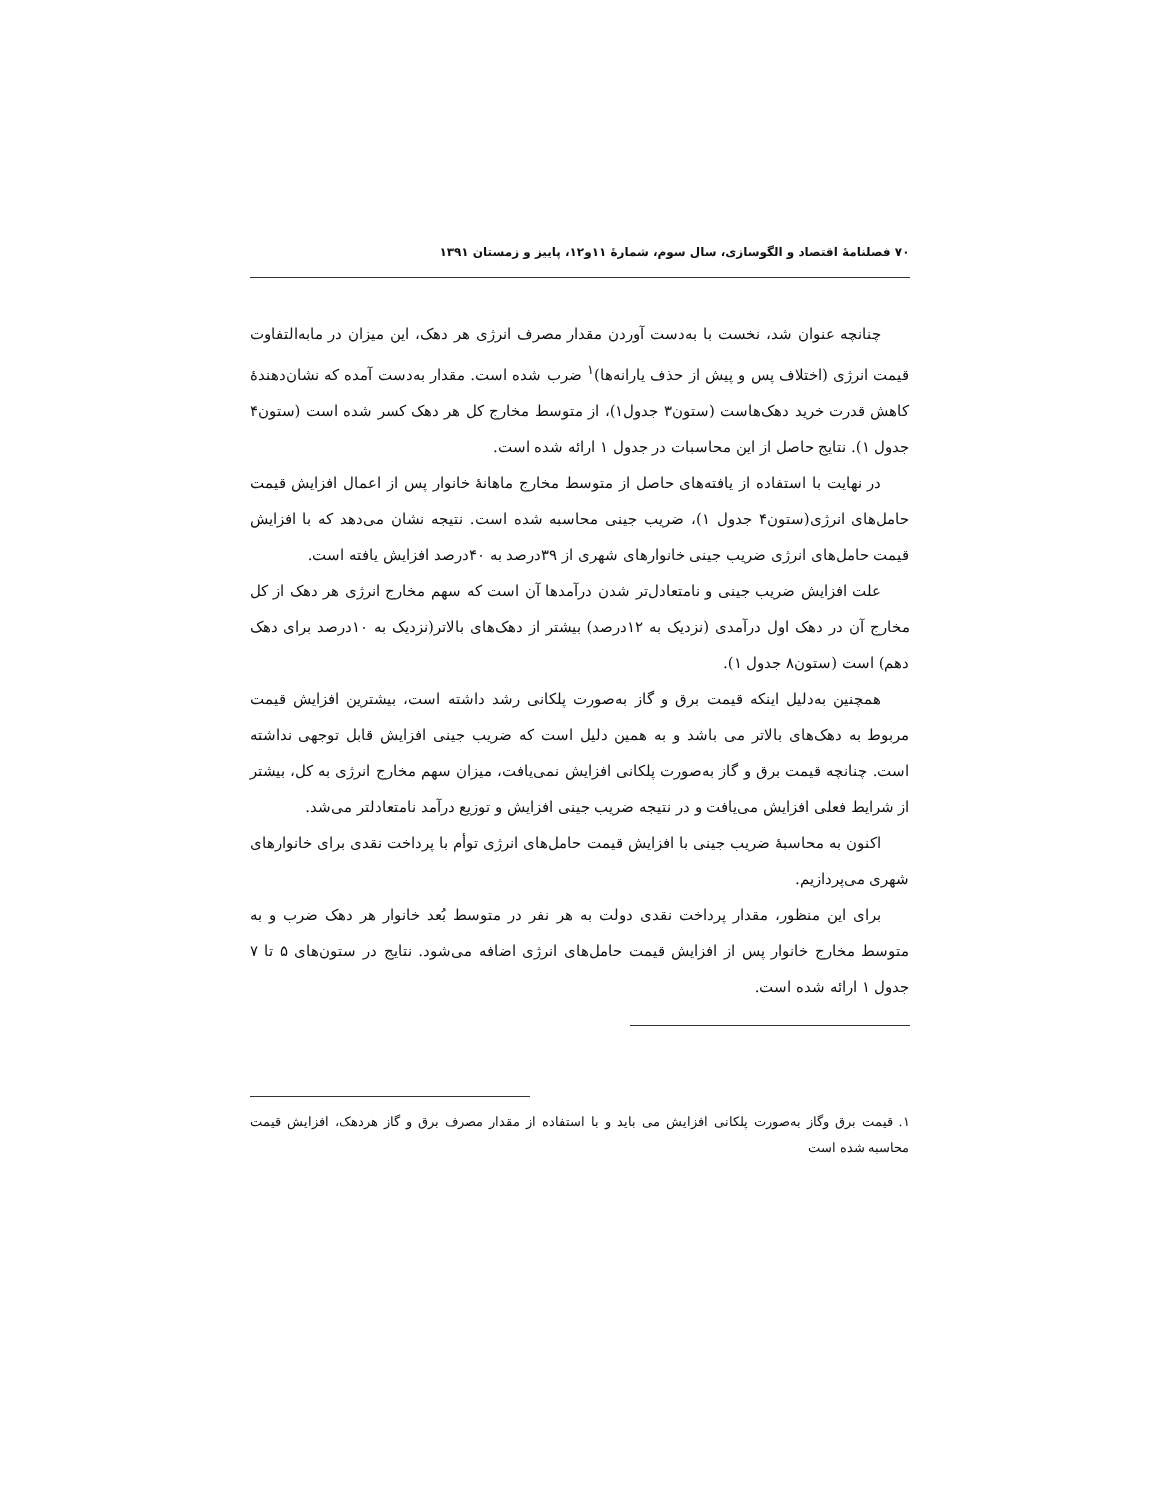۷۰ فصلنامهٔ اقتصاد و الگوسازی، سال سوم، شمارهٔ ۱۱و۱۲، پاییز و زمستان ۱۳۹۱
چنانچه عنوان شد، نخست با به‌دست آوردن مقدار مصرف انرژی هر دهک، این میزان در مابه‌التفاوت قیمت انرژی (اختلاف پس و پیش از حذف یارانه‌ها)<sup>۱</sup> ضرب شده است. مقدار به‌دست آمده که نشان‌دهندهٔ کاهش قدرت خرید دهک‌هاست (ستون۳ جدول۱)، از متوسط مخارج کل هر دهک کسر شده است (ستون۴ جدول ۱). نتایج حاصل از این محاسبات در جدول ۱ ارائه شده است.
در نهایت با استفاده از یافته‌های حاصل از متوسط مخارج ماهانهٔ خانوار پس از اعمال افزایش قیمت حامل‌های انرژی(ستون۴ جدول ۱)، ضریب جینی محاسبه شده است. نتیجه نشان می‌دهد که با افزایش قیمت حامل‌های انرژی ضریب جینی خانوارهای شهری از ۳۹درصد به ۴۰درصد افزایش یافته است.
علت افزایش ضریب جینی و نامتعادل‌تر شدن درآمدها آن است که سهم مخارج انرژی هر دهک از کل مخارج آن در دهک اول درآمدی (نزدیک به ۱۲درصد) بیشتر از دهک‌های بالاتر(نزدیک به ۱۰درصد برای دهک دهم) است (ستون۸ جدول ۱).
همچنین به‌دلیل اینکه قیمت برق و گاز به‌صورت پلکانی رشد داشته است، بیشترین افزایش قیمت مربوط به دهک‌های بالاتر می باشد و به همین دلیل است که ضریب جینی افزایش قابل توجهی نداشته است. چنانچه قیمت برق و گاز به‌صورت پلکانی افزایش نمی‌یافت، میزان سهم مخارج انرژی به کل، بیشتر از شرایط فعلی افزایش می‌یافت و در نتیجه ضریب جینی افزایش و توزیع درآمد نامتعادلتر می‌شد.
اکنون به محاسبهٔ ضریب جینی با افزایش قیمت حامل‌های انرژی توأم با پرداخت نقدی برای خانوارهای شهری می‌پردازیم.
برای این منظور، مقدار پرداخت نقدی دولت به هر نفر در متوسط بُعد خانوار هر دهک ضرب و به متوسط مخارج خانوار پس از افزایش قیمت حامل‌های انرژی اضافه می‌شود. نتایج در ستون‌های ۵ تا ۷ جدول ۱ ارائه شده است.
۱. قیمت برق وگاز به‌صورت پلکانی افزایش می باید و با استفاده از مقدار مصرف برق و گاز هردهک، افزایش قیمت محاسبه شده است